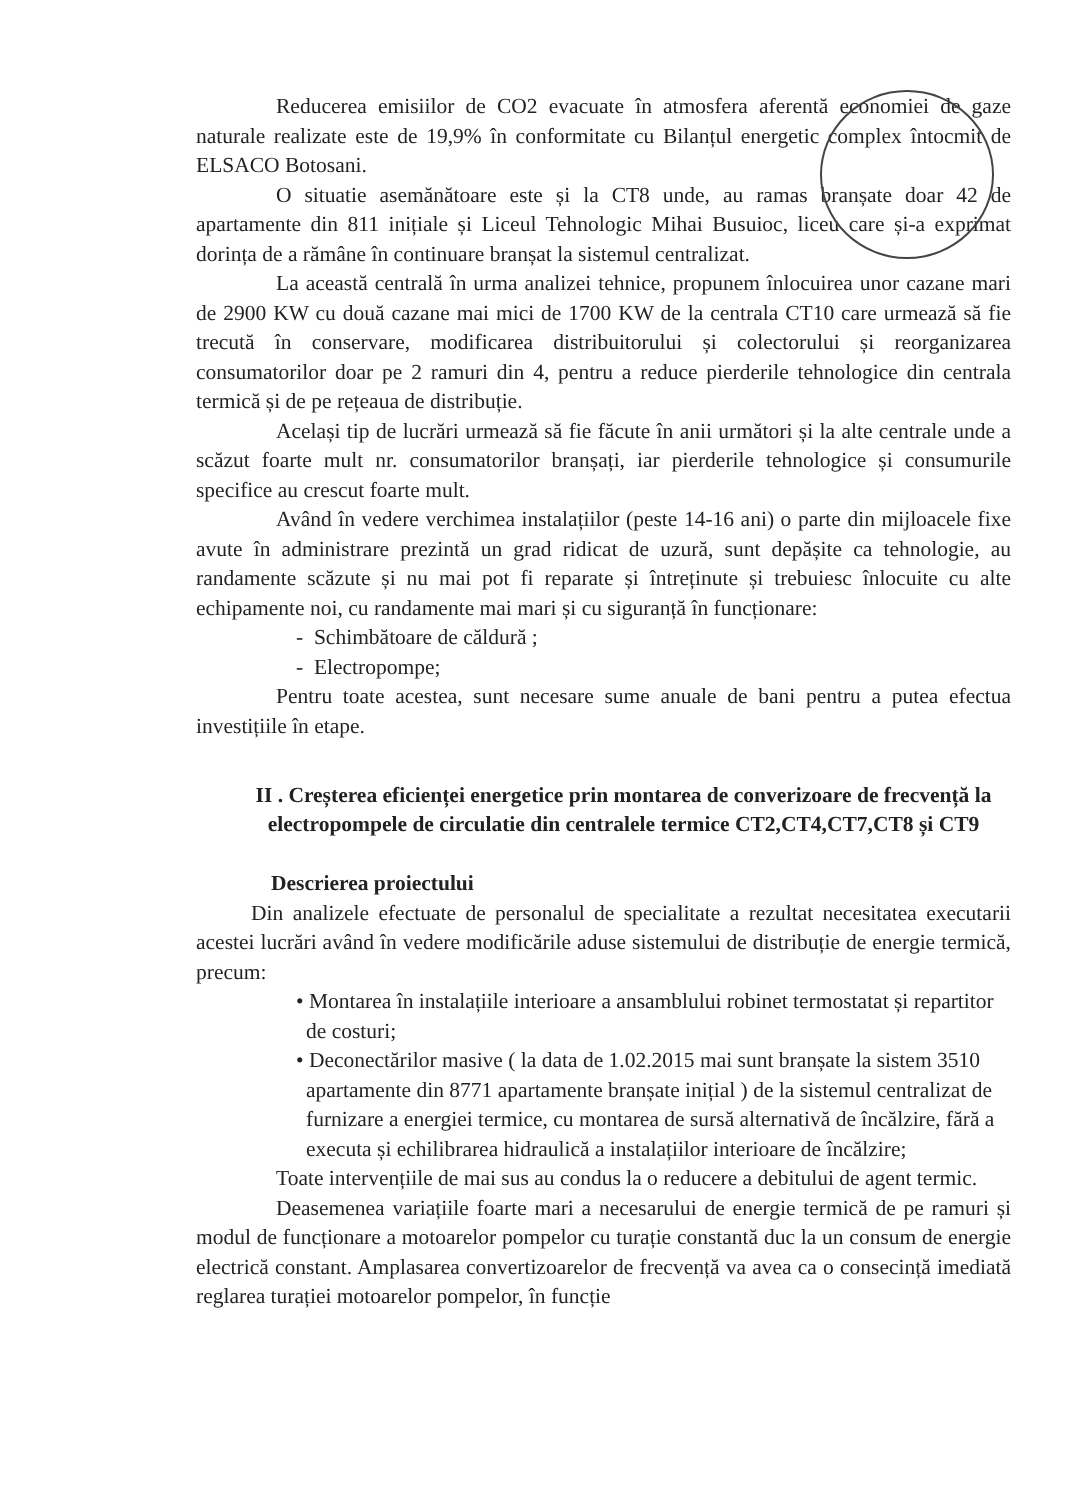Reducerea emisiilor de CO2 evacuate în atmosfera aferentă economiei de gaze naturale realizate este de 19,9% în conformitate cu Bilanțul energetic complex întocmit de ELSACO Botosani.
O situatie asemănătoare este și la CT8 unde, au ramas branșate doar 42 de apartamente din 811 inițiale și Liceul Tehnologic Mihai Busuioc, liceu care și-a exprimat dorința de a rămâne în continuare branșat la sistemul centralizat.
La această centrală în urma analizei tehnice, propunem înlocuirea unor cazane mari de 2900 KW cu două cazane mai mici de 1700 KW de la centrala CT10 care urmează să fie trecută în conservare, modificarea distribuitorului și colectorului și reorganizarea consumatorilor doar pe 2 ramuri din 4, pentru a reduce pierderile tehnologice din centrala termică și de pe rețeaua de distribuție.
Același tip de lucrări urmează să fie făcute în anii următori și la alte centrale unde a scăzut foarte mult nr. consumatorilor branșați, iar pierderile tehnologice și consumurile specifice au crescut foarte mult.
Având în vedere verchimea instalațiilor (peste 14-16 ani) o parte din mijloacele fixe avute în administrare prezintă un grad ridicat de uzură, sunt depășite ca tehnologie, au randamente scăzute și nu mai pot fi reparate și întreținute și trebuiesc înlocuite cu alte echipamente noi, cu randamente mai mari și cu siguranță în funcționare:
- Schimbătoare de căldură ;
- Electropompe;
Pentru toate acestea, sunt necesare sume anuale de bani pentru a putea efectua investițiile în etape.
II . Creșterea eficienței energetice prin montarea de converizoare de frecvență la electropompele de circulatie din centralele termice CT2,CT4,CT7,CT8 și CT9
Descrierea proiectului
Din analizele efectuate de personalul de specialitate a rezultat necesitatea executarii acestei lucrări având în vedere modificările aduse sistemului de distribuție de energie termică, precum:
• Montarea în instalațiile interioare a ansamblului robinet termostatat și repartitor de costuri;
• Deconectărilor masive ( la data de 1.02.2015 mai sunt branșate la sistem 3510 apartamente din 8771 apartamente branșate inițial ) de la sistemul centralizat de furnizare a energiei termice, cu montarea de sursă alternativă de încălzire, fără a executa și echilibrarea hidraulică a instalațiilor interioare de încălzire;
Toate intervențiile de mai sus au condus la o reducere a debitului de agent termic.
Deasemenea variațiile foarte mari a necesarului de energie termică de pe ramuri și modul de funcționare a motoarelor pompelor cu turație constantă duc la un consum de energie electrică constant. Amplasarea convertizoarelor de frecvență va avea ca o consecință imediată reglarea turației motoarelor pompelor, în funcție